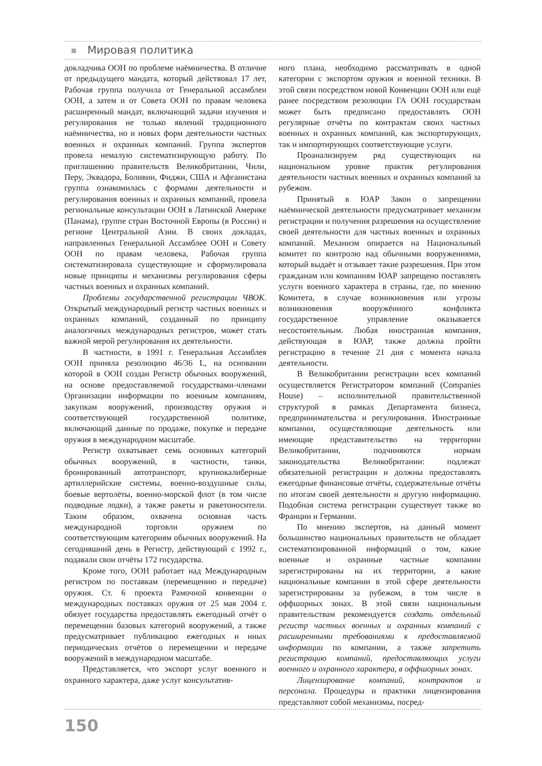Мировая политика
докладчика ООН по проблеме наёмничества. В отличие от предыдущего мандата, который действовал 17 лет, Рабочая группа получила от Генеральной ассамблеи ООН, а затем и от Совета ООН по правам человека расширенный мандат, включающий задачи изучения и регулирования не только явлений традиционного наёмничества, но и новых форм деятельности частных военных и охранных компаний. Группа экспертов провела немалую систематизирующую работу. По приглашению правительств Великобритании, Чили, Перу, Эквадора, Боливии, Фиджи, США и Афганистана группа ознакомилась с формами деятельности и регулирования военных и охранных компаний, провела региональные консультации ООН в Латинской Америке (Панама), группе стран Восточной Европы (в России) и регионе Центральной Азии. В своих докладах, направленных Генеральной Ассамблее ООН и Совету ООН по правам человека, Рабочая группа систематизировала существующие и сформулировала новые принципы и механизмы регулирования сферы частных военных и охранных компаний.
Проблемы государственной регистрации ЧВОК. Открытый международный регистр частных военных и охранных компаний, созданный по принципу аналогичных международных регистров, может стать важной мерой регулирования их деятельности.
В частности, в 1991 г. Генеральная Ассамблея ООН приняла резолюцию 46/36 L, на основании которой в ООН создан Регистр обычных вооружений, на основе предоставляемой государствами-членами Организации информации по военным компаниям, закупкам вооружений, производству оружия и соответствующей государственной политике, включающий данные по продаже, покупке и передаче оружия в международном масштабе.
Регистр охватывает семь основных категорий обычных вооружений, в частности, танки, бронированный автотранспорт, крупнокалиберные артиллерийские системы, военно-воздушные силы, боевые вертолёты, военно-морской флот (в том числе подводные лодки), а также ракеты и ракетоносители. Таким образом, охвачена основная часть международной торговли оружием по соответствующим категориям обычных вооружений. На сегодняшний день в Регистр, действующий с 1992 г., подавали свои отчёты 172 государства.
Кроме того, ООН работает над Международным регистром по поставкам (перемещению и передаче) оружия. Ст. 6 проекта Рамочной конвенции о международных поставках оружия от 25 мая 2004 г. обязует государства предоставлять ежегодный отчёт о перемещении базовых категорий вооружений, а также предусматривает публикацию ежегодных и иных периодических отчётов о перемещении и передаче вооружений в международном масштабе.
Представляется, что экспорт услуг военного и охранного характера, даже услуг консультатив-
ного плана, необходимо рассматривать в одной категории с экспортом оружия и военной техники. В этой связи посредством новой Конвенции ООН или ещё ранее посредством резолюции ГА ООН государствам может быть предписано предоставлять ООН регулярные отчёты по контрактам своих частных военных и охранных компаний, как экспортирующих, так и импортирующих соответствующие услуги.
Проанализируем ряд существующих на национальном уровне практик регулирования деятельности частных военных и охранных компаний за рубежом.
Принятый в ЮАР Закон о запрещении наёмнической деятельности предусматривает механизм регистрации и получения разрешения на осуществление своей деятельности для частных военных и охранных компаний. Механизм опирается на Национальный комитет по контролю над обычными вооружениями, который выдаёт и отзывает такие разрешения. При этом гражданам или компаниям ЮАР запрещено поставлять услуги военного характера в страны, где, по мнению Комитета, в случае возникновения или угрозы возникновения вооружённого конфликта государственное управление оказывается несостоятельным. Любая иностранная компания, действующая в ЮАР, также должна пройти регистрацию в течение 21 дня с момента начала деятельности.
В Великобритании регистрации всех компаний осуществляется Регистратором компаний (Companies House) – исполнительной правительственной структурой в рамках Департамента бизнеса, предпринимательства и регулирования. Иностранные компании, осуществляющие деятельность или имеющие представительство на территории Великобритании, подчиняются нормам законодательства Великобритании: подлежат обязательной регистрации и должны предоставлять ежегодные финансовые отчёты, содержательные отчёты по итогам своей деятельности и другую информацию. Подобная система регистрации существует также во Франции и Германии.
По мнению экспертов, на данный момент большинство национальных правительств не обладает систематизированной информаций о том, какие военные и охранные частные компании зарегистрированы на их территории, а какие национальные компании в этой сфере деятельности зарегистрированы за рубежом, в том числе в оффшорных зонах. В этой связи национальным правительствам рекомендуется создать отдельный регистр частных военных и охранных компаний с расширенными требованиями к предоставляемой информации по компании, а также запретить регистрацию компаний, предоставляющих услуги военного и охранного характера, в оффшорных зонах.
Лицензирование компаний, контрактов и персонала. Процедуры и практики лицензирования представляют собой механизмы, посред-
150